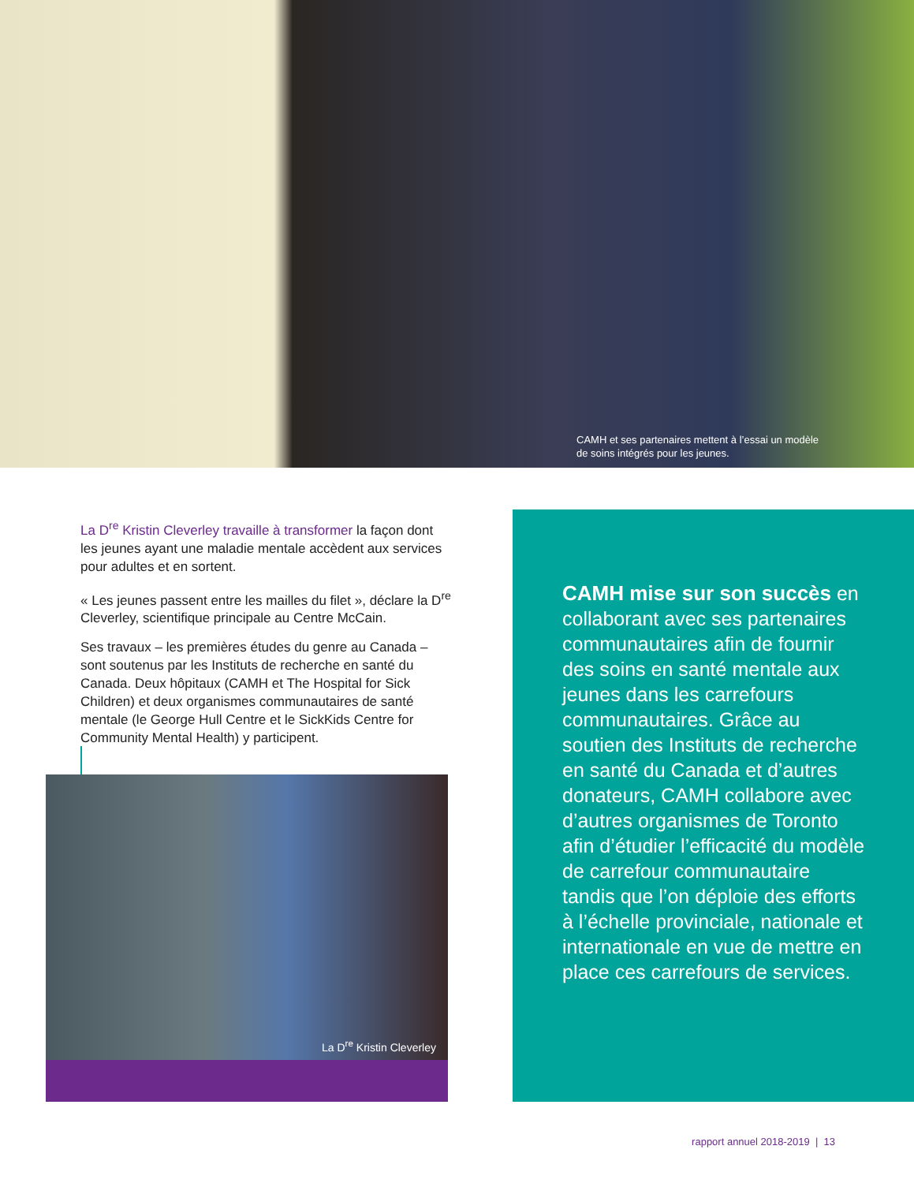CAMH et ses partenaires mettent à l’essai un modèle de soins intégrés pour les jeunes.
La D<sup>re</sup> Kristin Cleverley travaille à transformer la façon dont les jeunes ayant une maladie mentale accèdent aux services pour adultes et en sortent.
« Les jeunes passent entre les mailles du filet », déclare la D<sup>re</sup> Cleverley, scientifique principale au Centre McCain.
Ses travaux – les premières études du genre au Canada – sont soutenus par les Instituts de recherche en santé du Canada. Deux hôpitaux (CAMH et The Hospital for Sick Children) et deux organismes communautaires de santé mentale (le George Hull Centre et le SickKids Centre for Community Mental Health) y participent.
La D<sup>re</sup> Kristin Cleverley
CAMH mise sur son succès en collaborant avec ses partenaires communautaires afin de fournir des soins en santé mentale aux jeunes dans les carrefours communautaires. Grâce au soutien des Instituts de recherche en santé du Canada et d’autres donateurs, CAMH collabore avec d’autres organismes de Toronto afin d’étudier l’efficacité du modèle de carrefour communautaire tandis que l’on déploie des efforts à l’échelle provinciale, nationale et internationale en vue de mettre en place ces carrefours de services.
rapport annuel 2018-2019 | 13